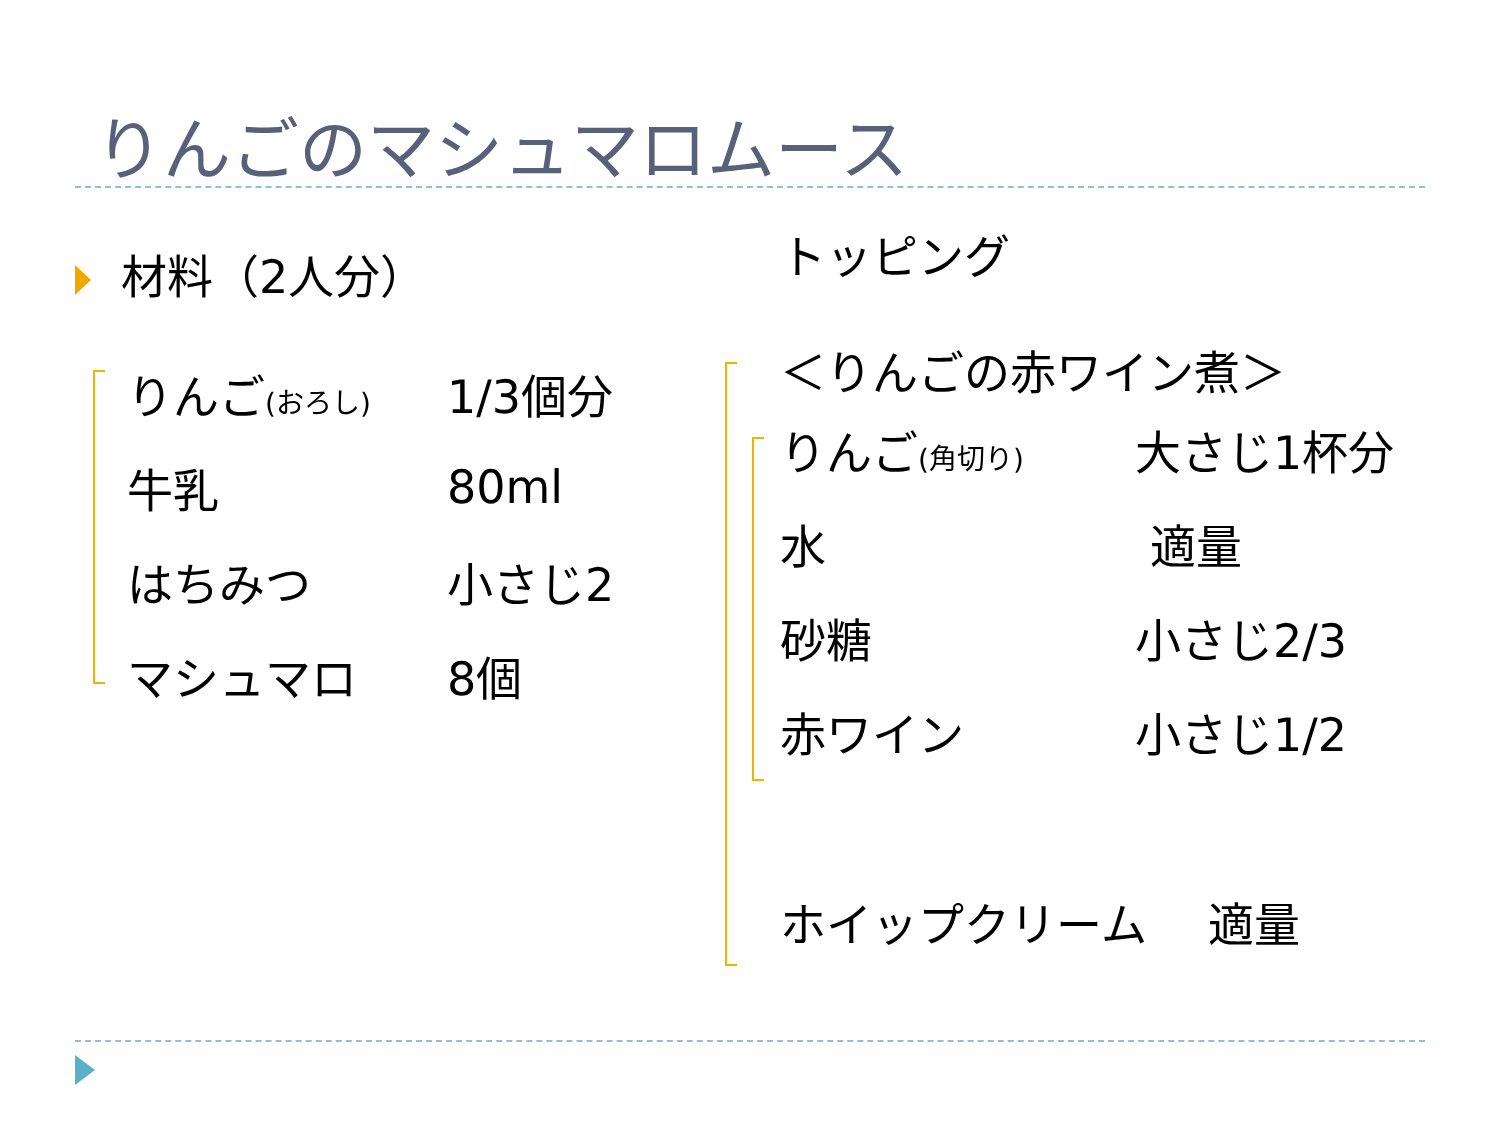りんごのマシュマロムース
材料（2人分）
| りんご (おろし) | 1/3個分 |
| 牛乳 | 80ml |
| はちみつ | 小さじ2 |
| マシュマロ | 8個 |
トッピング
＜りんごの赤ワイン煮＞
| りんご (角切り) | 大さじ1杯分 |
| 水 | 適量 |
| 砂糖 | 小さじ2/3 |
| 赤ワイン | 小さじ1/2 |
ホイップクリーム　 適量